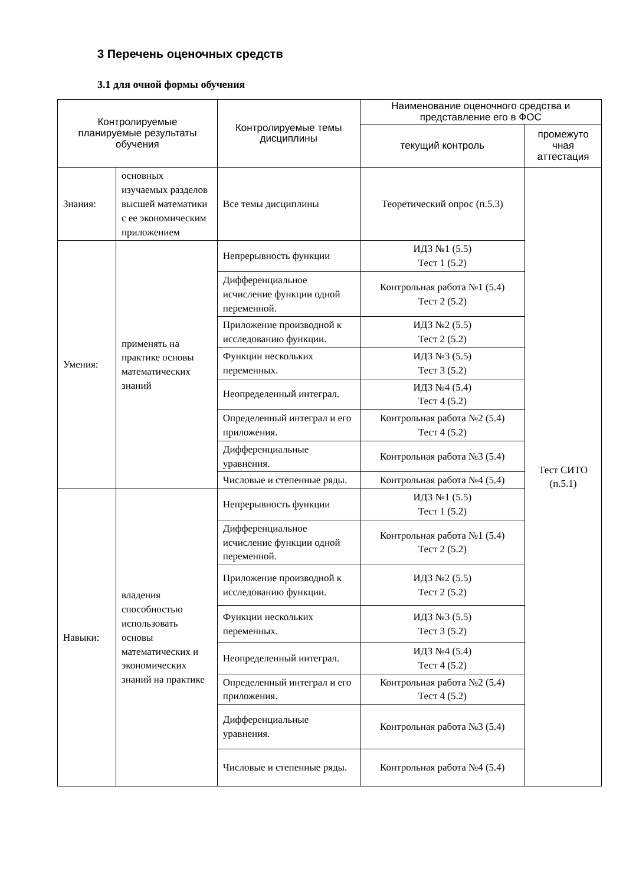3 Перечень оценочных средств
3.1 для очной формы обучения
| Контролируемые планируемые результаты обучения | | Контролируемые темы дисциплины | Наименование оценочного средства и представление его в ФОС | |
| --- | --- | --- | --- | --- |
| | | | текущий контроль | промежуто чная аттестация |
| Знания: | основных изучаемых разделов высшей математики с ее экономическим приложением | Все темы дисциплины | Теоретический опрос (п.5.3) | Тест СИТО (п.5.1) |
| Умения: | применять на практике основы математических знаний | Непрерывность функции | ИДЗ №1 (5.5) Тест 1 (5.2) | |
| | | Дифференциальное исчисление функции одной переменной. | Контрольная работа №1 (5.4) Тест 2 (5.2) | |
| | | Приложение производной к исследованию функции. | ИДЗ №2 (5.5) Тест 2 (5.2) | |
| | | Функции нескольких переменных. | ИДЗ №3 (5.5) Тест 3 (5.2) | |
| | | Неопределенный интеграл. | ИДЗ №4 (5.4) Тест 4 (5.2) | |
| | | Определенный интеграл и его приложения. | Контрольная работа №2 (5.4) Тест 4 (5.2) | |
| | | Дифференциальные уравнения. | Контрольная работа №3 (5.4) | |
| | | Числовые и степенные ряды. | Контрольная работа №4 (5.4) | |
| Навыки: | владения способностью использовать основы математических и экономических знаний на практике | Непрерывность функции | ИДЗ №1 (5.5) Тест 1 (5.2) | |
| | | Дифференциальное исчисление функции одной переменной. | Контрольная работа №1 (5.4) Тест 2 (5.2) | |
| | | Приложение производной к исследованию функции. | ИДЗ №2 (5.5) Тест 2 (5.2) | |
| | | Функции нескольких переменных. | ИДЗ №3 (5.5) Тест 3 (5.2) | |
| | | Неопределенный интеграл. | ИДЗ №4 (5.4) Тест 4 (5.2) | |
| | | Определенный интеграл и его приложения. | Контрольная работа №2 (5.4) Тест 4 (5.2) | |
| | | Дифференциальные уравнения. | Контрольная работа №3 (5.4) | |
| | | Числовые и степенные ряды. | Контрольная работа №4 (5.4) | |